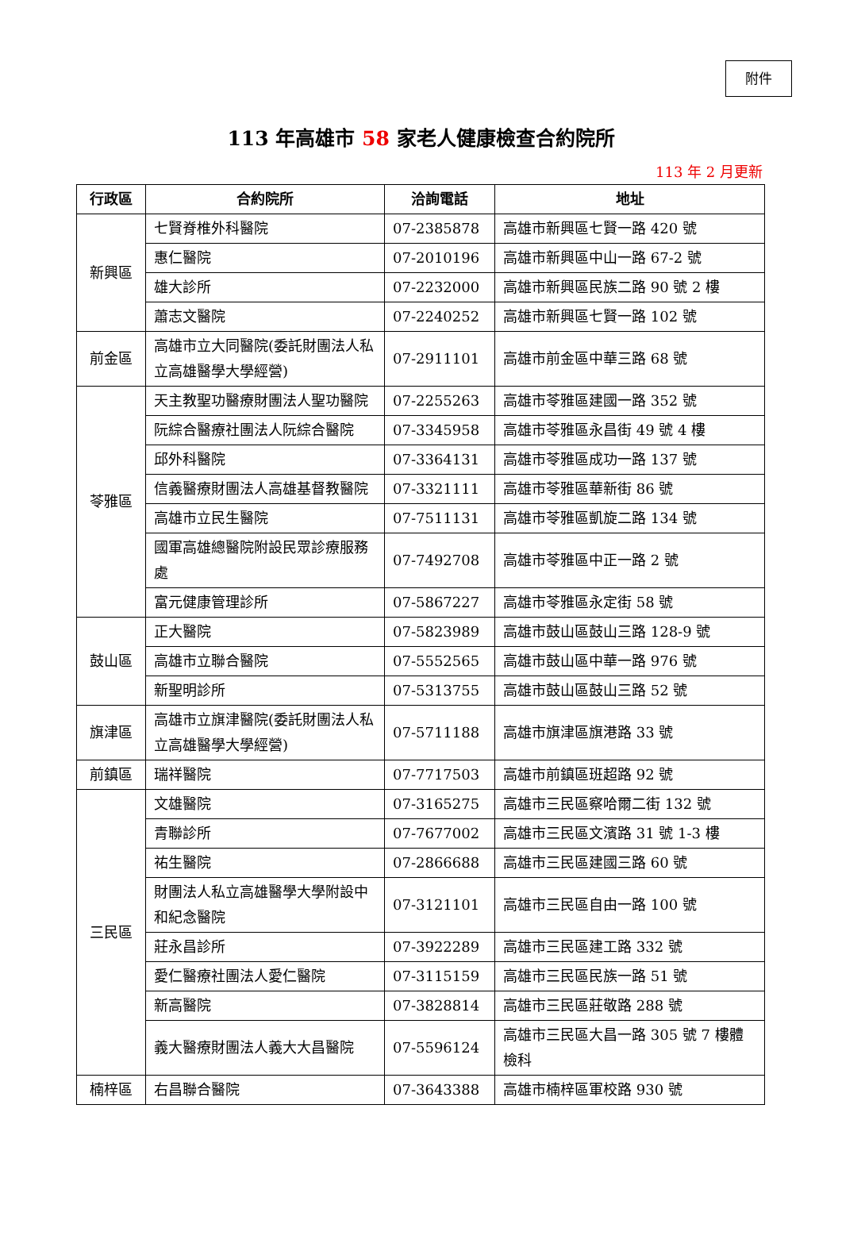附件
113 年高雄市 58 家老人健康檢查合約院所
113 年 2 月更新
| 行政區 | 合約院所 | 洽詢電話 | 地址 |
| --- | --- | --- | --- |
| 新興區 | 七賢脊椎外科醫院 | 07-2385878 | 高雄市新興區七賢一路 420 號 |
| | 惠仁醫院 | 07-2010196 | 高雄市新興區中山一路 67-2 號 |
| | 雄大診所 | 07-2232000 | 高雄市新興區民族二路 90 號 2 樓 |
| | 蕭志文醫院 | 07-2240252 | 高雄市新興區七賢一路 102 號 |
| 前金區 | 高雄市立大同醫院(委託財團法人私立高雄醫學大學經營) | 07-2911101 | 高雄市前金區中華三路 68 號 |
| 苓雅區 | 天主教聖功醫療財團法人聖功醫院 | 07-2255263 | 高雄市苓雅區建國一路 352 號 |
| | 阮綜合醫療社團法人阮綜合醫院 | 07-3345958 | 高雄市苓雅區永昌街 49 號 4 樓 |
| | 邱外科醫院 | 07-3364131 | 高雄市苓雅區成功一路 137 號 |
| | 信義醫療財團法人高雄基督教醫院 | 07-3321111 | 高雄市苓雅區華新街 86 號 |
| | 高雄市立民生醫院 | 07-7511131 | 高雄市苓雅區凱旋二路 134 號 |
| | 國軍高雄總醫院附設民眾診療服務處 | 07-7492708 | 高雄市苓雅區中正一路 2 號 |
| | 富元健康管理診所 | 07-5867227 | 高雄市苓雅區永定街 58 號 |
| 鼓山區 | 正大醫院 | 07-5823989 | 高雄市鼓山區鼓山三路 128-9 號 |
| | 高雄市立聯合醫院 | 07-5552565 | 高雄市鼓山區中華一路 976 號 |
| | 新聖明診所 | 07-5313755 | 高雄市鼓山區鼓山三路 52 號 |
| 旗津區 | 高雄市立旗津醫院(委託財團法人私立高雄醫學大學經營) | 07-5711188 | 高雄市旗津區旗港路 33 號 |
| 前鎮區 | 瑞祥醫院 | 07-7717503 | 高雄市前鎮區班超路 92 號 |
| 三民區 | 文雄醫院 | 07-3165275 | 高雄市三民區察哈爾二街 132 號 |
| | 青聯診所 | 07-7677002 | 高雄市三民區文濱路 31 號 1-3 樓 |
| | 祐生醫院 | 07-2866688 | 高雄市三民區建國三路 60 號 |
| | 財團法人私立高雄醫學大學附設中和紀念醫院 | 07-3121101 | 高雄市三民區自由一路 100 號 |
| | 莊永昌診所 | 07-3922289 | 高雄市三民區建工路 332 號 |
| | 愛仁醫療社團法人愛仁醫院 | 07-3115159 | 高雄市三民區民族一路 51 號 |
| | 新高醫院 | 07-3828814 | 高雄市三民區莊敬路 288 號 |
| | 義大醫療財團法人義大大昌醫院 | 07-5596124 | 高雄市三民區大昌一路 305 號 7 樓體檢科 |
| 楠梓區 | 右昌聯合醫院 | 07-3643388 | 高雄市楠梓區軍校路 930 號 |